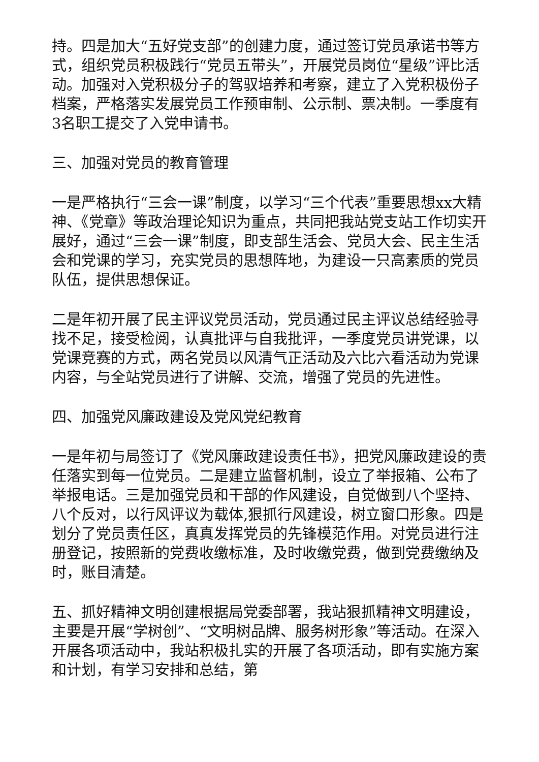持。四是加大“五好党支部”的创建力度，通过签订党员承诺书等方式，组织党员积极践行“党员五带头”，开展党员岗位“星级”评比活动。加强对入党积极分子的驾驭培养和考察，建立了入党积极份子档案，严格落实发展党员工作预审制、公示制、票决制。一季度有3名职工提交了入党申请书。
三、加强对党员的教育管理
一是严格执行“三会一课”制度，以学习“三个代表”重要思想xx大精神、《党章》等政治理论知识为重点，共同把我站党支站工作切实开展好，通过“三会一课”制度，即支部生活会、党员大会、民主生活会和党课的学习，充实党员的思想阵地，为建设一只高素质的党员队伍，提供思想保证。
二是年初开展了民主评议党员活动，党员通过民主评议总结经验寻找不足，接受检阅，认真批评与自我批评，一季度党员讲党课，以党课竞赛的方式，两名党员以风清气正活动及六比六看活动为党课内容，与全站党员进行了讲解、交流，增强了党员的先进性。
四、加强党风廉政建设及党风党纪教育
一是年初与局签订了《党风廉政建设责任书》，把党风廉政建设的责任落实到每一位党员。二是建立监督机制，设立了举报箱、公布了举报电话。三是加强党员和干部的作风建设，自觉做到八个坚持、八个反对，以行风评议为载体,狠抓行风建设，树立窗口形象。四是划分了党员责任区，真真发挥党员的先锋模范作用。对党员进行注册登记，按照新的党费收缴标准，及时收缴党费，做到党费缴纳及时，账目清楚。
五、抓好精神文明创建根据局党委部署，我站狠抓精神文明建设，主要是开展“学树创”、“文明树品牌、服务树形象”等活动。在深入开展各项活动中，我站积极扎实的开展了各项活动，即有实施方案和计划，有学习安排和总结，第